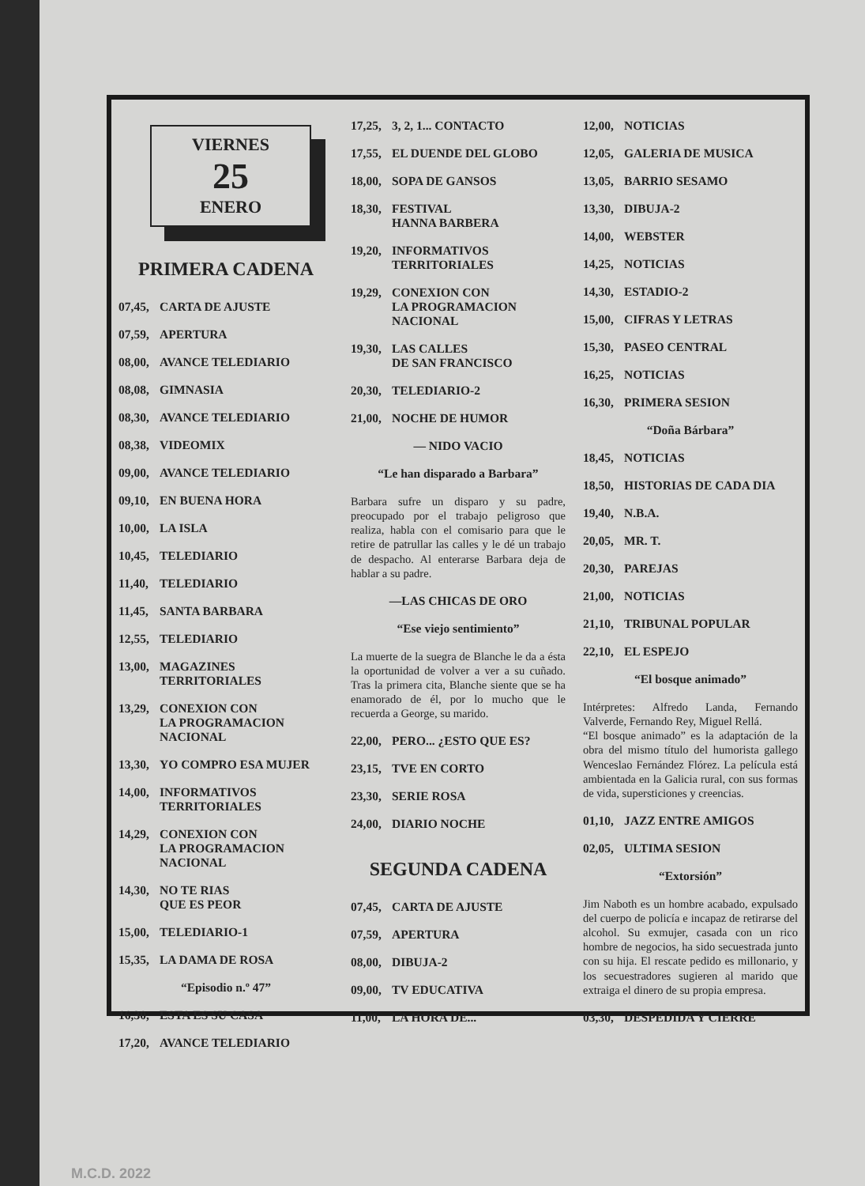VIERNES
25
ENERO
PRIMERA CADENA
07,45, CARTA DE AJUSTE
07,59, APERTURA
08,00, AVANCE TELEDIARIO
08,08, GIMNASIA
08,30, AVANCE TELEDIARIO
08,38, VIDEOMIX
09,00, AVANCE TELEDIARIO
09,10, EN BUENA HORA
10,00, LA ISLA
10,45, TELEDIARIO
11,40, TELEDIARIO
11,45, SANTA BARBARA
12,55, TELEDIARIO
13,00, MAGAZINES
TERRITORIALES
13,29, CONEXION CON
LA PROGRAMACION
NACIONAL
13,30, YO COMPRO ESA MUJER
14,00, INFORMATIVOS
TERRITORIALES
14,29, CONEXION CON
LA PROGRAMACION
NACIONAL
14,30, NO TE RIAS
QUE ES PEOR
15,00, TELEDIARIO-1
15,35, LA DAMA DE ROSA
“Episodio n.º 47”
16,30, ESTA ES SU CASA
17,20, AVANCE TELEDIARIO
17,25, 3, 2, 1... CONTACTO
17,55, EL DUENDE DEL GLOBO
18,00, SOPA DE GANSOS
18,30, FESTIVAL
HANNA BARBERA
19,20, INFORMATIVOS
TERRITORIALES
19,29, CONEXION CON
LA PROGRAMACION
NACIONAL
19,30, LAS CALLES
DE SAN FRANCISCO
20,30, TELEDIARIO-2
21,00, NOCHE DE HUMOR
— NIDO VACIO
“Le han disparado a Barbara”
Barbara sufre un disparo y su padre, preocupado por el trabajo peligroso que realiza, habla con el comisario para que le retire de patrullar las calles y le dé un trabajo de despacho. Al enterarse Barbara deja de hablar a su padre.
—LAS CHICAS DE ORO
“Ese viejo sentimiento”
La muerte de la suegra de Blanche le da a ésta la oportunidad de volver a ver a su cuñado. Tras la primera cita, Blanche siente que se ha enamorado de él, por lo mucho que le recuerda a George, su marido.
22,00, PERO... ¿ESTO QUE ES?
23,15, TVE EN CORTO
23,30, SERIE ROSA
24,00, DIARIO NOCHE
SEGUNDA CADENA
07,45, CARTA DE AJUSTE
07,59, APERTURA
08,00, DIBUJA-2
09,00, TV EDUCATIVA
11,00, LA HORA DE...
12,00, NOTICIAS
12,05, GALERIA DE MUSICA
13,05, BARRIO SESAMO
13,30, DIBUJA-2
14,00, WEBSTER
14,25, NOTICIAS
14,30, ESTADIO-2
15,00, CIFRAS Y LETRAS
15,30, PASEO CENTRAL
16,25, NOTICIAS
16,30, PRIMERA SESION
“Doña Bárbara”
18,45, NOTICIAS
18,50, HISTORIAS DE CADA DIA
19,40, N.B.A.
20,05, MR. T.
20,30, PAREJAS
21,00, NOTICIAS
21,10, TRIBUNAL POPULAR
22,10, EL ESPEJO
“El bosque animado”
Intérpretes: Alfredo Landa, Fernando Valverde, Fernando Rey, Miguel Rellá.
“El bosque animado” es la adaptación de la obra del mismo título del humorista gallego Wenceslao Fernández Flórez. La película está ambientada en la Galicia rural, con sus formas de vida, supersticiones y creencias.
01,10, JAZZ ENTRE AMIGOS
02,05, ULTIMA SESION
“Extorsión”
Jim Naboth es un hombre acabado, expulsado del cuerpo de policía e incapaz de retirarse del alcohol. Su exmujer, casada con un rico hombre de negocios, ha sido secuestrada junto con su hija. El rescate pedido es millonario, y los secuestradores sugieren al marido que extraiga el dinero de su propia empresa.
03,30, DESPEDIDA Y CIERRE
M.C.D. 2022